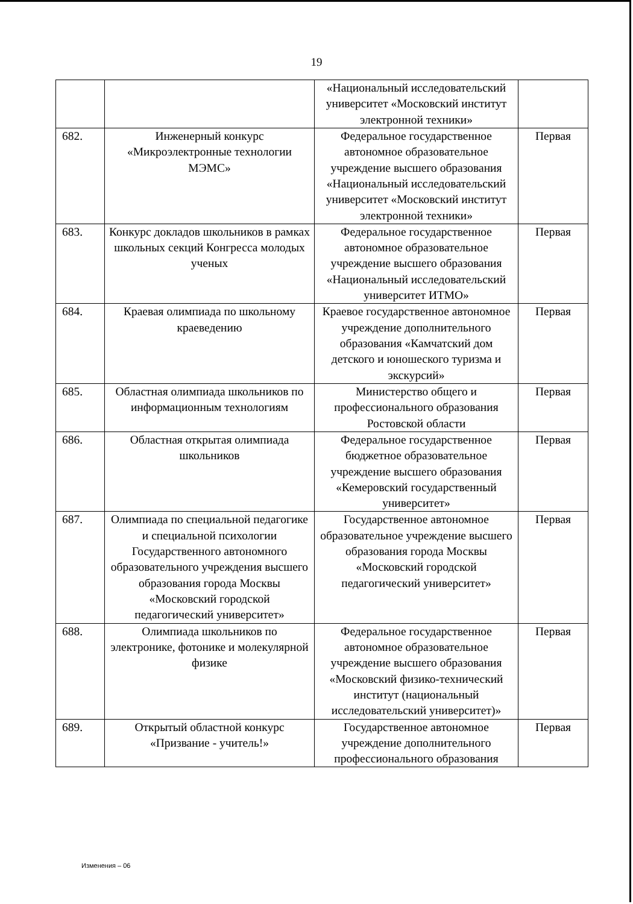19
| | | «Национальный исследовательский университет «Московский институт электронной техники» | |
| 682. | Инженерный конкурс «Микроэлектронные технологии МЭМС» | Федеральное государственное автономное образовательное учреждение высшего образования «Национальный исследовательский университет «Московский институт электронной техники» | Первая |
| 683. | Конкурс докладов школьников в рамках школьных секций Конгресса молодых ученых | Федеральное государственное автономное образовательное учреждение высшего образования «Национальный исследовательский университет ИТМО» | Первая |
| 684. | Краевая олимпиада по школьному краеведению | Краевое государственное автономное учреждение дополнительного образования «Камчатский дом детского и юношеского туризма и экскурсий» | Первая |
| 685. | Областная олимпиада школьников по информационным технологиям | Министерство общего и профессионального образования Ростовской области | Первая |
| 686. | Областная открытая олимпиада школьников | Федеральное государственное бюджетное образовательное учреждение высшего образования «Кемеровский государственный университет» | Первая |
| 687. | Олимпиада по специальной педагогике и специальной психологии Государственного автономного образовательного учреждения высшего образования города Москвы «Московский городской педагогический университет» | Государственное автономное образовательное учреждение высшего образования города Москвы «Московский городской педагогический университет» | Первая |
| 688. | Олимпиада школьников по электронике, фотонике и молекулярной физике | Федеральное государственное автономное образовательное учреждение высшего образования «Московский физико-технический институт (национальный исследовательский университет)» | Первая |
| 689. | Открытый областной конкурс «Призвание - учитель!» | Государственное автономное учреждение дополнительного профессионального образования | Первая |
Изменения – 06